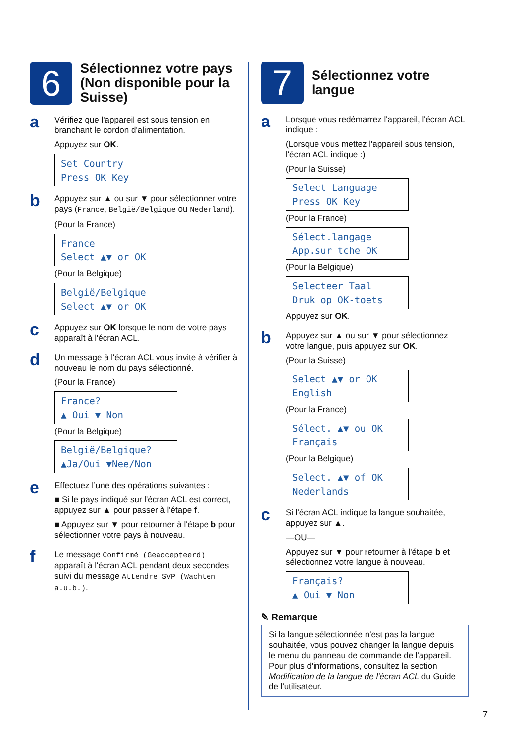6
Sélectionnez votre pays (Non disponible pour la Suisse)
a
Vérifiez que l'appareil est sous tension en branchant le cordon d'alimentation.
Appuyez sur OK.
Set Country Press OK Key
b
Appuyez sur ▲ ou sur ▼ pour sélectionner votre pays (France, België/Belgique ou Nederland).
(Pour la France)
France Select ▲▼ or OK
(Pour la Belgique)
België/Belgique Select ▲▼ or OK
c
Appuyez sur OK lorsque le nom de votre pays apparaît à l'écran ACL.
d
Un message à l'écran ACL vous invite à vérifier à nouveau le nom du pays sélectionné.
(Pour la France)
France? ▲ Oui ▼ Non
(Pour la Belgique)
België/Belgique? ▲Ja/Oui ▼Nee/Non
e
Effectuez l’une des opérations suivantes :
■ Si le pays indiqué sur l'écran ACL est correct, appuyez sur ▲ pour passer à l'étape f.
■ Appuyez sur ▼ pour retourner à l'étape b pour sélectionner votre pays à nouveau.
f
Le message Confirmé (Geaccepteerd) apparaît à l'écran ACL pendant deux secondes suivi du message Attendre SVP (Wachten a.u.b.).
7
Sélectionnez votre langue
a
Lorsque vous redémarrez l'appareil, l'écran ACL indique :
(Lorsque vous mettez l'appareil sous tension, l'écran ACL indique :)
(Pour la Suisse)
Select Language Press OK Key
(Pour la France)
Sélect.langage App.sur tche OK
(Pour la Belgique)
Selecteer Taal Druk op OK-toets
Appuyez sur OK.
b
Appuyez sur ▲ ou sur ▼ pour sélectionnez votre langue, puis appuyez sur OK.
(Pour la Suisse)
Select ▲▼ or OK English
(Pour la France)
Sélect. ▲▼ ou OK Français
(Pour la Belgique)
Select. ▲▼ of OK Nederlands
c
Si l'écran ACL indique la langue souhaitée, appuyez sur ▲.
—OU—
Appuyez sur ▼ pour retourner à l'étape b et sélectionnez votre langue à nouveau.
Français? ▲ Oui ▼ Non
✎ Remarque
Si la langue sélectionnée n'est pas la langue souhaitée, vous pouvez changer la langue depuis le menu du panneau de commande de l'appareil. Pour plus d'informations, consultez la section Modification de la langue de l'écran ACL du Guide de l'utilisateur.
7